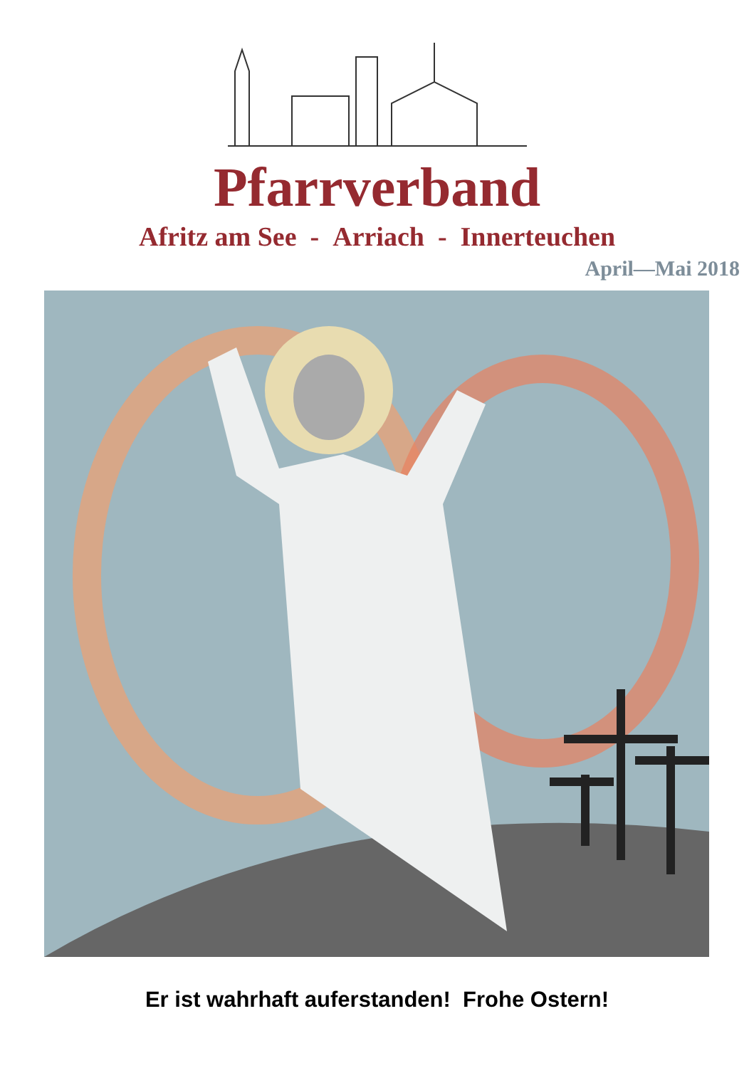Pfarrverband
Afritz am See - Arriach - Innerteuchen
April—Mai 2018
Er ist wahrhaft auferstanden! Frohe Ostern!